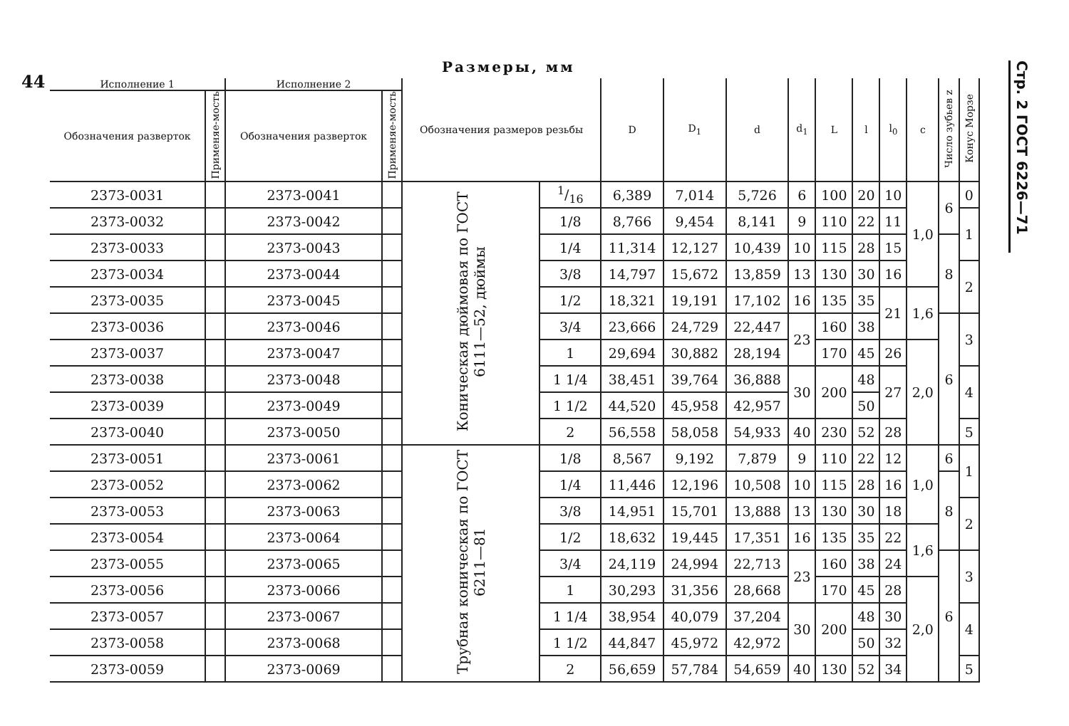44
Размеры, мм
Стр. 2 ГОСТ 6226—71
| Исполнение 1 | | Исполнение 2 | | Обозначения размеров резьбы | | D | D<sub>1</sub> | d | d<sub>1</sub> | L | l | l<sub>0</sub> | c | Число зубьев z | Конус Морзе |
| --- | --- | --- | --- | --- | --- | --- | --- | --- | --- | --- | --- | --- | --- | --- | --- |
| Обозначения разверток | Применяе-мость | Обозначения разверток | Применяе-мость | | | | | | | | | | | | |
| 2373-0031 | | 2373-0041 | | Коническая дюймовая по ГОСТ 6111—52, дюймы | 1/16 | 6,389 | 7,014 | 5,726 | 6 | 100 | 20 | 10 | 1,0 | 6 | 0 |
| 2373-0032 | | 2373-0042 | | | 1/8 | 8,766 | 9,454 | 8,141 | 9 | 110 | 22 | 11 | | | 1 |
| 2373-0033 | | 2373-0043 | | | 1/4 | 11,314 | 12,127 | 10,439 | 10 | 115 | 28 | 15 | | 8 | |
| 2373-0034 | | 2373-0044 | | | 3/8 | 14,797 | 15,672 | 13,859 | 13 | 130 | 30 | 16 | | | 2 |
| 2373-0035 | | 2373-0045 | | | 1/2 | 18,321 | 19,191 | 17,102 | 16 | 135 | 35 | 21 | 1,6 | | |
| 2373-0036 | | 2373-0046 | | | 3/4 | 23,666 | 24,729 | 22,447 | 23 | 160 | 38 | | | 6 | 3 |
| 2373-0037 | | 2373-0047 | | | 1 | 29,694 | 30,882 | 28,194 | | 170 | 45 | 26 | 2,0 | | |
| 2373-0038 | | 2373-0048 | | | 1 1/4 | 38,451 | 39,764 | 36,888 | 30 | 200 | 48 | 27 | | | 4 |
| 2373-0039 | | 2373-0049 | | | 1 1/2 | 44,520 | 45,958 | 42,957 | | | 50 | | | | |
| 2373-0040 | | 2373-0050 | | | 2 | 56,558 | 58,058 | 54,933 | 40 | 230 | 52 | 28 | | | 5 |
| 2373-0051 | | 2373-0061 | | Трубная коническая по ГОСТ 6211—81 | 1/8 | 8,567 | 9,192 | 7,879 | 9 | 110 | 22 | 12 | 1,0 | 6 | 1 |
| 2373-0052 | | 2373-0062 | | | 1/4 | 11,446 | 12,196 | 10,508 | 10 | 115 | 28 | 16 | | 8 | |
| 2373-0053 | | 2373-0063 | | | 3/8 | 14,951 | 15,701 | 13,888 | 13 | 130 | 30 | 18 | | | 2 |
| 2373-0054 | | 2373-0064 | | | 1/2 | 18,632 | 19,445 | 17,351 | 16 | 135 | 35 | 22 | 1,6 | | |
| 2373-0055 | | 2373-0065 | | | 3/4 | 24,119 | 24,994 | 22,713 | 23 | 160 | 38 | 24 | | 6 | 3 |
| 2373-0056 | | 2373-0066 | | | 1 | 30,293 | 31,356 | 28,668 | | 170 | 45 | 28 | 2,0 | | |
| 2373-0057 | | 2373-0067 | | | 1 1/4 | 38,954 | 40,079 | 37,204 | 30 | 200 | 48 | 30 | | | 4 |
| 2373-0058 | | 2373-0068 | | | 1 1/2 | 44,847 | 45,972 | 42,972 | | | 50 | 32 | | | |
| 2373-0059 | | 2373-0069 | | | 2 | 56,659 | 57,784 | 54,659 | 40 | 130 | 52 | 34 | | | 5 |